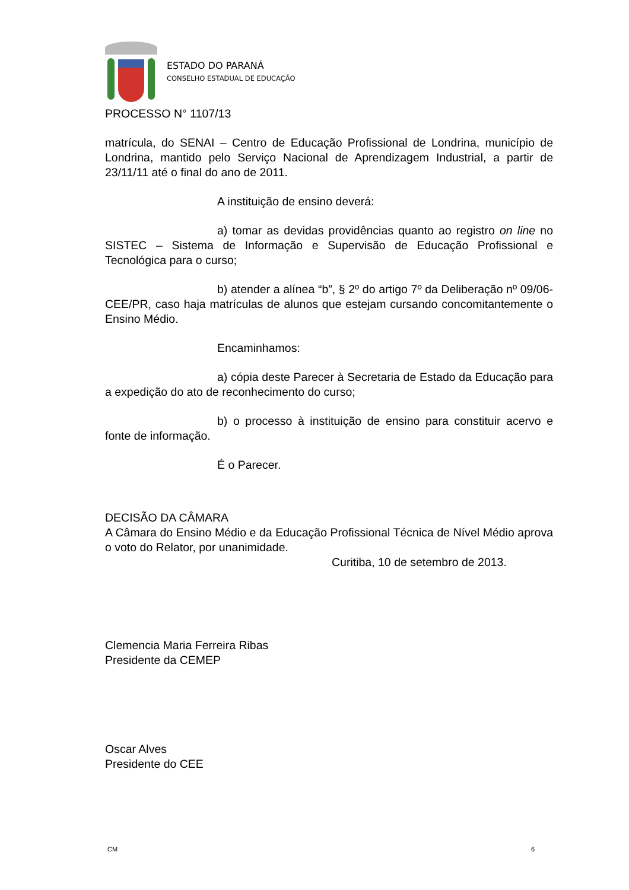ESTADO DO PARANÁ
CONSELHO ESTADUAL DE EDUCAÇÃO
PROCESSO N° 1107/13
matrícula, do SENAI – Centro de Educação Profissional de Londrina, município de Londrina, mantido pelo Serviço Nacional de Aprendizagem Industrial, a partir de 23/11/11 até o final do ano de 2011.
A instituição de ensino deverá:
a) tomar as devidas providências quanto ao registro on line no SISTEC – Sistema de Informação e Supervisão de Educação Profissional e Tecnológica para o curso;
b) atender a alínea “b”, § 2º do artigo 7º da Deliberação nº 09/06-CEE/PR, caso haja matrículas de alunos que estejam cursando concomitantemente o Ensino Médio.
Encaminhamos:
a) cópia deste Parecer à Secretaria de Estado da Educação para a expedição do ato de reconhecimento do curso;
b) o processo à instituição de ensino para constituir acervo e fonte de informação.
É o Parecer.
DECISÃO DA CÂMARA
A Câmara do Ensino Médio e da Educação Profissional Técnica de Nível Médio aprova o voto do Relator, por unanimidade.
Curitiba, 10 de setembro de 2013.
Clemencia Maria Ferreira Ribas
Presidente da CEMEP
Oscar Alves
Presidente do CEE
CM 6